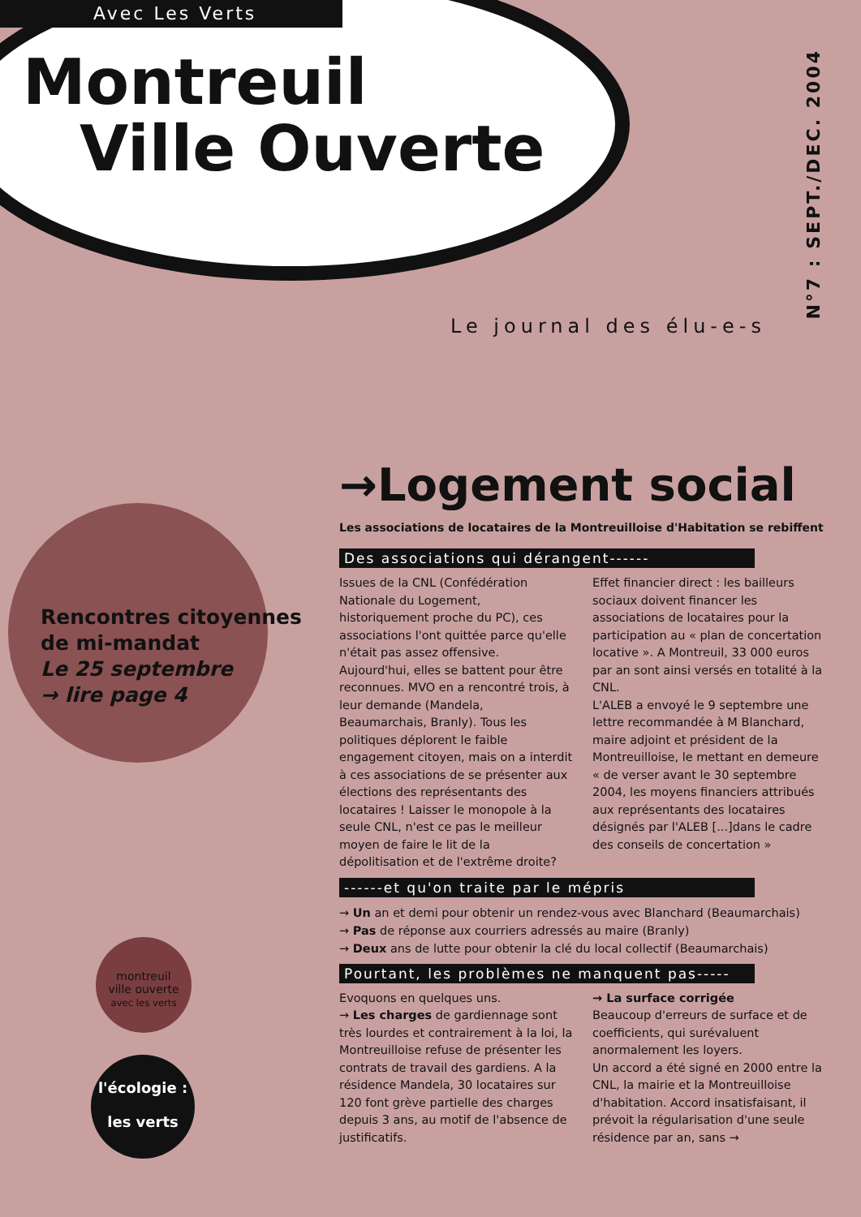Avec Les Verts
Montreuil
Ville Ouverte
N°7 : SEPT./DEC. 2004
Le journal des élu-e-s
Rencontres citoyennes
de mi-mandat
Le 25 septembre
→ lire page 4
montreuil
ville ouverte
avec les verts
l'écologie :
les verts
→Logement social
Les associations de locataires de la Montreuilloise d'Habitation se rebiffent
Des associations qui dérangent------
Issues de la CNL (Confédération Nationale du Logement, historiquement proche du PC), ces associations l'ont quittée parce qu'elle n'était pas assez offensive. Aujourd'hui, elles se battent pour être reconnues. MVO en a rencontré trois, à leur demande (Mandela, Beaumarchais, Branly). Tous les politiques déplorent le faible engagement citoyen, mais on a interdit à ces associations de se présenter aux élections des représentants des locataires ! Laisser le monopole à la seule CNL, n'est ce pas le meilleur moyen de faire le lit de la dépolitisation et de l'extrême droite?
Effet financier direct : les bailleurs sociaux doivent financer les associations de locataires pour la participation au « plan de concertation locative ». A Montreuil, 33 000 euros par an sont ainsi versés en totalité à la CNL.
L'ALEB a envoyé le 9 septembre une lettre recommandée à M Blanchard, maire adjoint et président de la Montreuilloise, le mettant en demeure « de verser avant le 30 septembre 2004, les moyens financiers attribués aux représentants des locataires désignés par l'ALEB [...]dans le cadre des conseils de concertation »
------et qu'on traite par le mépris
→ Un an et demi pour obtenir un rendez-vous avec Blanchard (Beaumarchais)
→ Pas de réponse aux courriers adressés au maire (Branly)
→ Deux ans de lutte pour obtenir la clé du local collectif (Beaumarchais)
Pourtant, les problèmes ne manquent pas-----
Evoquons en quelques uns.
→ Les charges de gardiennage sont très lourdes et contrairement à la loi, la Montreuilloise refuse de présenter les contrats de travail des gardiens. A la résidence Mandela, 30 locataires sur 120 font grève partielle des charges depuis 3 ans, au motif de l'absence de justificatifs.
→ La surface corrigée
Beaucoup d'erreurs de surface et de coefficients, qui surévaluent anormalement les loyers.
Un accord a été signé en 2000 entre la CNL, la mairie et la Montreuilloise d'habitation. Accord insatisfaisant, il prévoit la régularisation d'une seule résidence par an, sans →